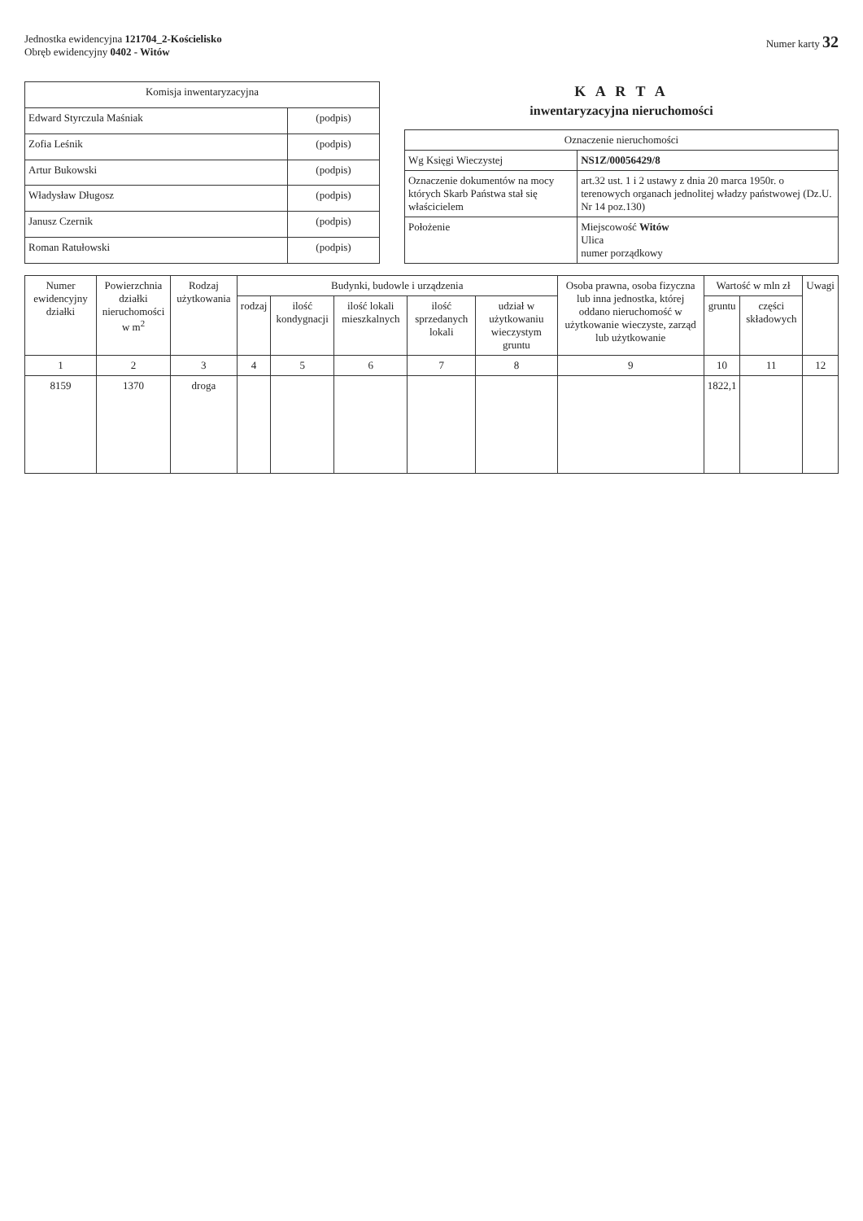Jednostka ewidencyjna 121704_2-Kościelisko
Obręb ewidencyjny 0402 - Witów
Numer karty 32
| Komisja inwentaryzacyjna | |
| --- | --- |
| Edward Styrczula Maśniak | (podpis) |
| Zofia Leśnik | (podpis) |
| Artur Bukowski | (podpis) |
| Władysław Długosz | (podpis) |
| Janusz Czernik | (podpis) |
| Roman Ratułowski | (podpis) |
K A R T A
inwentaryzacyjna nieruchomości
| Oznaczenie nieruchomości | |
| --- | --- |
| Wg Księgi Wieczystej | NS1Z/00056429/8 |
| Oznaczenie dokumentów na mocy których Skarb Państwa stał się właścicielem | art.32 ust. 1 i 2 ustawy z dnia 20 marca 1950r. o terenowych organach jednolitej władzy państwowej (Dz.U. Nr 14 poz.130) |
| Położenie | Miejscowość Witów Ulica numer porządkowy |
| Numer ewidencyjny działki | Powierzchnia działki nieruchomości w m<sup>2</sup> | Rodzaj użytkowania | Budynki, budowle i urządzenia | | | | | Osoba prawna, osoba fizyczna lub inna jednostka, której oddano nieruchomość w użytkowanie wieczyste, zarząd lub użytkowanie | Wartość w mln zł | | Uwagi |
| --- | --- | --- | --- | --- | --- | --- | --- | --- | --- | --- | --- |
| | | | rodzaj | ilość kondygnacji | ilość lokali mieszkalnych | ilość sprzedanych lokali | udział w użytkowaniu wieczystym gruntu | | gruntu | części składowych | |
| 1 | 2 | 3 | 4 | 5 | 6 | 7 | 8 | 9 | 10 | 11 | 12 |
| 8159 | 1370 | droga | | | | | | | 1822,1 | | |